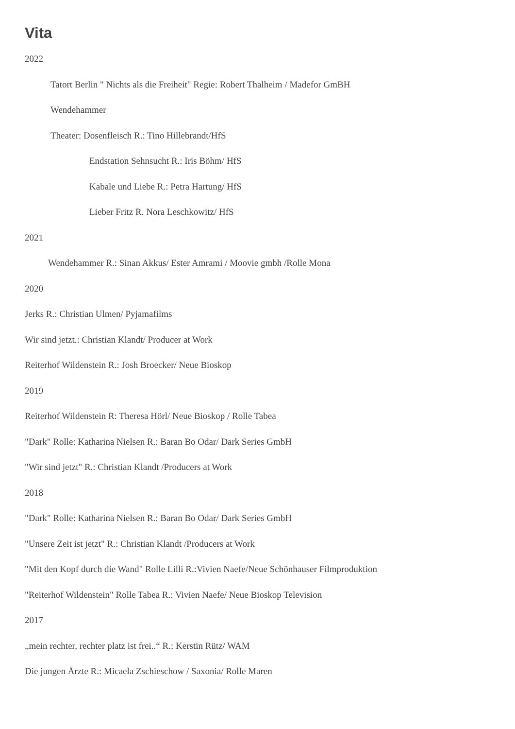Vita
2022
Tatort Berlin " Nichts als die Freiheit" Regie: Robert Thalheim / Madefor GmBH
Wendehammer
Theater: Dosenfleisch R.: Tino Hillebrandt/HfS
Endstation Sehnsucht R.: Iris Böhm/ HfS
Kabale und Liebe R.: Petra Hartung/ HfS
Lieber Fritz R. Nora Leschkowitz/ HfS
2021
Wendehammer R.: Sinan Akkus/ Ester Amrami / Moovie gmbh /Rolle Mona
2020
Jerks R.: Christian Ulmen/ Pyjamafilms
Wir sind jetzt.: Christian Klandt/ Producer at Work
Reiterhof Wildenstein R.: Josh Broecker/ Neue Bioskop
2019
Reiterhof Wildenstein R: Theresa Hörl/ Neue Bioskop / Rolle Tabea
"Dark" Rolle: Katharina Nielsen R.: Baran Bo Odar/ Dark Series GmbH
"Wir sind jetzt" R.: Christian Klandt /Producers at Work
2018
"Dark" Rolle: Katharina Nielsen R.: Baran Bo Odar/ Dark Series GmbH
"Unsere Zeit ist jetzt" R.: Christian Klandt /Producers at Work
"Mit den Kopf durch die Wand" Rolle Lilli R.:Vivien Naefe/Neue Schönhauser Filmproduktion
"Reiterhof Wildenstein" Rolle Tabea R.: Vivien Naefe/ Neue Bioskop Television
2017
„mein rechter, rechter platz ist frei..“ R.: Kerstin Rütz/ WAM
Die jungen Ärzte R.: Micaela Zschieschow / Saxonia/ Rolle Maren